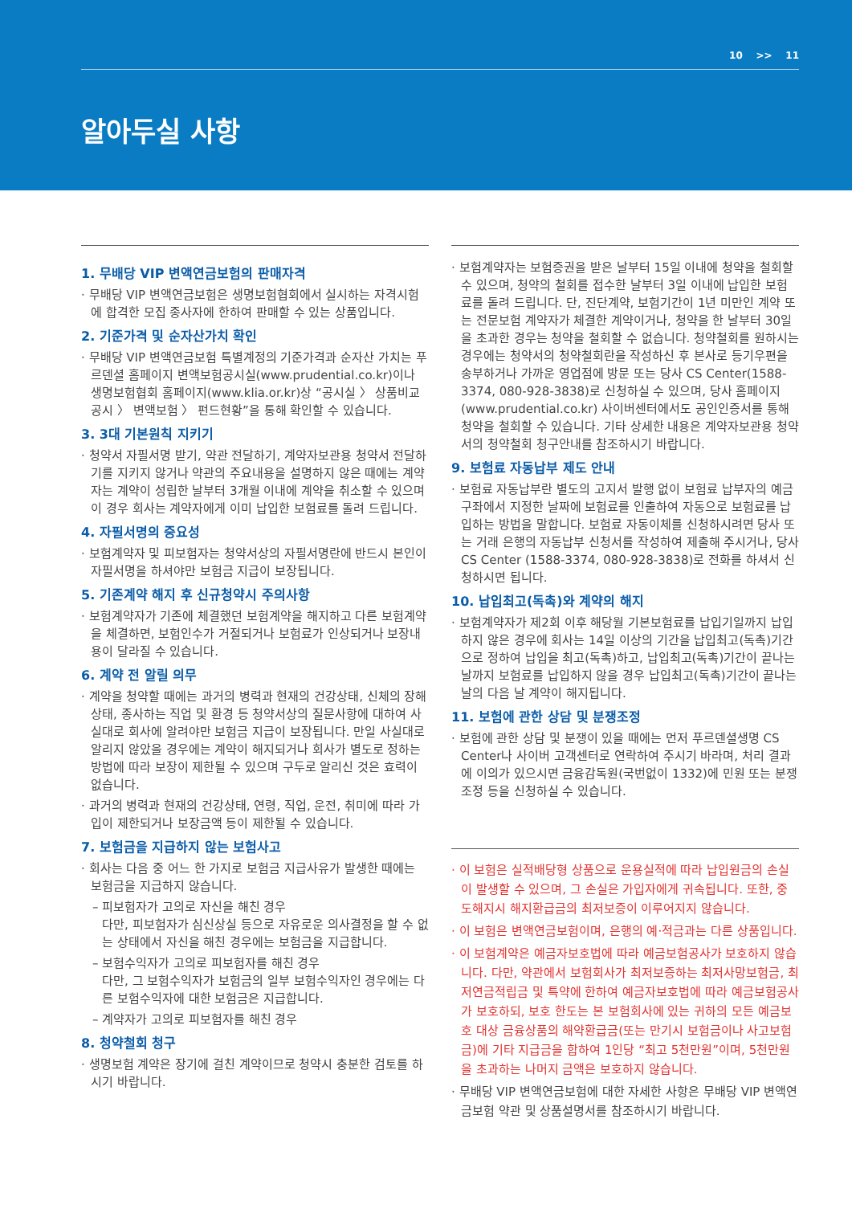10 >> 11
알아두실 사항
1. 무배당 VIP 변액연금보험의 판매자격
· 무배당 VIP 변액연금보험은 생명보험협회에서 실시하는 자격시험에 합격한 모집 종사자에 한하여 판매할 수 있는 상품입니다.
2. 기준가격 및 순자산가치 확인
· 무배당 VIP 변액연금보험 특별계정의 기준가격과 순자산 가치는 푸르덴셜 홈페이지 변액보험공시실(www.prudential.co.kr)이나 생명보험협회 홈페이지(www.klia.or.kr)상 “공시실 〉 상품비교공시 〉 변액보험 〉 펀드현황”을 통해 확인할 수 있습니다.
3. 3대 기본원칙 지키기
· 청약서 자필서명 받기, 약관 전달하기, 계약자보관용 청약서 전달하기를 지키지 않거나 약관의 주요내용을 설명하지 않은 때에는 계약자는 계약이 성립한 날부터 3개월 이내에 계약을 취소할 수 있으며 이 경우 회사는 계약자에게 이미 납입한 보험료를 돌려 드립니다.
4. 자필서명의 중요성
· 보험계약자 및 피보험자는 청약서상의 자필서명란에 반드시 본인이 자필서명을 하셔야만 보험금 지급이 보장됩니다.
5. 기존계약 해지 후 신규청약시 주의사항
· 보험계약자가 기존에 체결했던 보험계약을 해지하고 다른 보험계약을 체결하면, 보험인수가 거절되거나 보험료가 인상되거나 보장내용이 달라질 수 있습니다.
6. 계약 전 알릴 의무
· 계약을 청약할 때에는 과거의 병력과 현재의 건강상태, 신체의 장해상태, 종사하는 직업 및 환경 등 청약서상의 질문사항에 대하여 사실대로 회사에 알려야만 보험금 지급이 보장됩니다. 만일 사실대로 알리지 않았을 경우에는 계약이 해지되거나 회사가 별도로 정하는 방법에 따라 보장이 제한될 수 있으며 구두로 알리신 것은 효력이 없습니다.
· 과거의 병력과 현재의 건강상태, 연령, 직업, 운전, 취미에 따라 가입이 제한되거나 보장금액 등이 제한될 수 있습니다.
7. 보험금을 지급하지 않는 보험사고
· 회사는 다음 중 어느 한 가지로 보험금 지급사유가 발생한 때에는 보험금을 지급하지 않습니다.
– 피보험자가 고의로 자신을 해친 경우
다만, 피보험자가 심신상실 등으로 자유로운 의사결정을 할 수 없는 상태에서 자신을 해친 경우에는 보험금을 지급합니다.
– 보험수익자가 고의로 피보험자를 해친 경우
다만, 그 보험수익자가 보험금의 일부 보험수익자인 경우에는 다른 보험수익자에 대한 보험금은 지급합니다.
– 계약자가 고의로 피보험자를 해친 경우
8. 청약철회 청구
· 생명보험 계약은 장기에 걸친 계약이므로 청약시 충분한 검토를 하시기 바랍니다.
· 보험계약자는 보험증권을 받은 날부터 15일 이내에 청약을 철회할 수 있으며, 청약의 철회를 접수한 날부터 3일 이내에 납입한 보험료를 돌려 드립니다. 단, 진단계약, 보험기간이 1년 미만인 계약 또는 전문보험 계약자가 체결한 계약이거나, 청약을 한 날부터 30일을 초과한 경우는 청약을 철회할 수 없습니다. 청약철회를 원하시는 경우에는 청약서의 청약철회란을 작성하신 후 본사로 등기우편을 송부하거나 가까운 영업점에 방문 또는 당사 CS Center(1588-3374, 080-928-3838)로 신청하실 수 있으며, 당사 홈페이지(www.prudential.co.kr) 사이버센터에서도 공인인증서를 통해 청약을 철회할 수 있습니다. 기타 상세한 내용은 계약자보관용 청약서의 청약철회 청구안내를 참조하시기 바랍니다.
9. 보험료 자동납부 제도 안내
· 보험료 자동납부란 별도의 고지서 발행 없이 보험료 납부자의 예금구좌에서 지정한 날짜에 보험료를 인출하여 자동으로 보험료를 납입하는 방법을 말합니다. 보험료 자동이체를 신청하시려면 당사 또는 거래 은행의 자동납부 신청서를 작성하여 제출해 주시거나, 당사 CS Center (1588-3374, 080-928-3838)로 전화를 하셔서 신청하시면 됩니다.
10. 납입최고(독촉)와 계약의 해지
· 보험계약자가 제2회 이후 해당월 기본보험료를 납입기일까지 납입하지 않은 경우에 회사는 14일 이상의 기간을 납입최고(독촉)기간으로 정하여 납입을 최고(독촉)하고, 납입최고(독촉)기간이 끝나는 날까지 보험료를 납입하지 않을 경우 납입최고(독촉)기간이 끝나는 날의 다음 날 계약이 해지됩니다.
11. 보험에 관한 상담 및 분쟁조정
· 보험에 관한 상담 및 분쟁이 있을 때에는 먼저 푸르덴셜생명 CS Center나 사이버 고객센터로 연락하여 주시기 바라며, 처리 결과에 이의가 있으시면 금융감독원(국번없이 1332)에 민원 또는 분쟁조정 등을 신청하실 수 있습니다.
· 이 보험은 실적배당형 상품으로 운용실적에 따라 납입원금의 손실이 발생할 수 있으며, 그 손실은 가입자에게 귀속됩니다. 또한, 중도해지시 해지환급금의 최저보증이 이루어지지 않습니다.
· 이 보험은 변액연금보험이며, 은행의 예·적금과는 다른 상품입니다.
· 이 보험계약은 예금자보호법에 따라 예금보험공사가 보호하지 않습니다. 다만, 약관에서 보험회사가 최저보증하는 최저사망보험금, 최저연금적립금 및 특약에 한하여 예금자보호법에 따라 예금보험공사가 보호하되, 보호 한도는 본 보험회사에 있는 귀하의 모든 예금보호 대상 금융상품의 해약환급금(또는 만기시 보험금이나 사고보험금)에 기타 지급금을 합하여 1인당 “최고 5천만원”이며, 5천만원을 초과하는 나머지 금액은 보호하지 않습니다.
· 무배당 VIP 변액연금보험에 대한 자세한 사항은 무배당 VIP 변액연금보험 약관 및 상품설명서를 참조하시기 바랍니다.